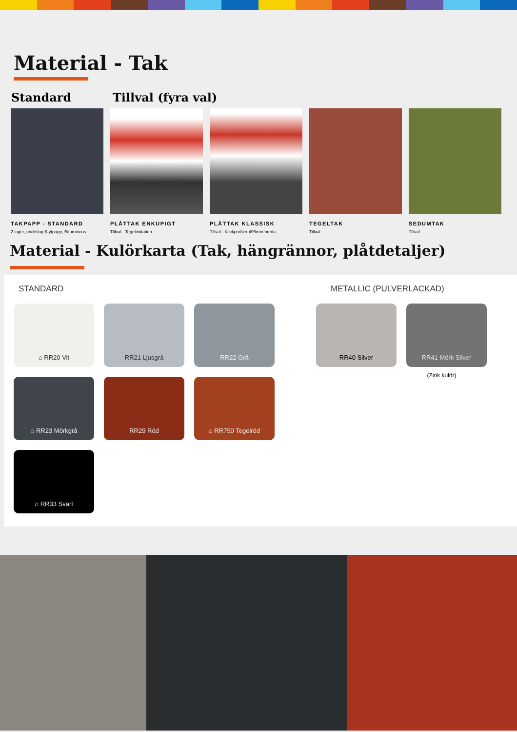Material - Tak
Standard Tillval (fyra val)
TAKPAPP - STANDARD
2 lager, underlag & ytpapp, Bituminous.
PLÅTTAK ENKUPIGT
Tillval - Tegelimitation
PLÅTTAK KLASSISK
Tillval - Klickprofiler 495mm breda.
TEGELTAK
Tillval
SEDUMTAK
Tillval
Material - Kulörkarta (Tak, hängrännor, plåtdetaljer)
STANDARD
⌂ RR20 Vit
RR21 Ljusgrå
RR22 Grå
⌂ RR23 Mörkgrå
RR29 Röd
⌂ RR750 Tegelröd
⌂ RR33 Svart
METALLIC (PULVERLACKAD)
RR40 Silver RR41 Mörk Silver
(Zink kulör)